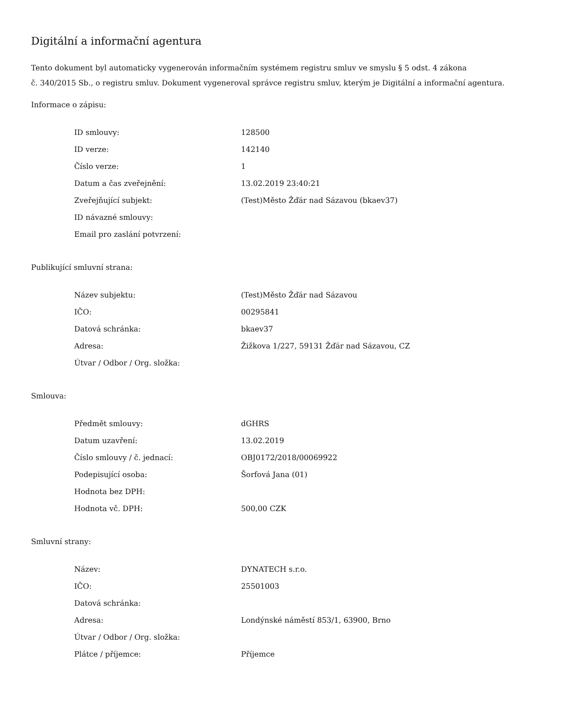Digitální a informační agentura
Tento dokument byl automaticky vygenerován informačním systémem registru smluv ve smyslu § 5 odst. 4 zákona
č. 340/2015 Sb., o registru smluv. Dokument vygeneroval správce registru smluv, kterým je Digitální a informační agentura.
Informace o zápisu:
| ID smlouvy: | 128500 |
| ID verze: | 142140 |
| Číslo verze: | 1 |
| Datum a čas zveřejnění: | 13.02.2019 23:40:21 |
| Zveřejňující subjekt: | (Test)Město Žďár nad Sázavou (bkaev37) |
| ID návazné smlouvy: | |
| Email pro zaslání potvrzení: | |
Publikující smluvní strana:
| Název subjektu: | (Test)Město Žďár nad Sázavou |
| IČO: | 00295841 |
| Datová schránka: | bkaev37 |
| Adresa: | Žižkova 1/227, 59131 Žďár nad Sázavou, CZ |
| Útvar / Odbor / Org. složka: | |
Smlouva:
| Předmět smlouvy: | dGHRS |
| Datum uzavření: | 13.02.2019 |
| Číslo smlouvy / č. jednací: | OBJ0172/2018/00069922 |
| Podepisující osoba: | Šorfová Jana (01) |
| Hodnota bez DPH: | |
| Hodnota vč. DPH: | 500,00 CZK |
Smluvní strany:
| Název: | DYNATECH s.r.o. |
| IČO: | 25501003 |
| Datová schránka: | |
| Adresa: | Londýnské náměstí 853/1, 63900, Brno |
| Útvar / Odbor / Org. složka: | |
| Plátce / příjemce: | Příjemce |